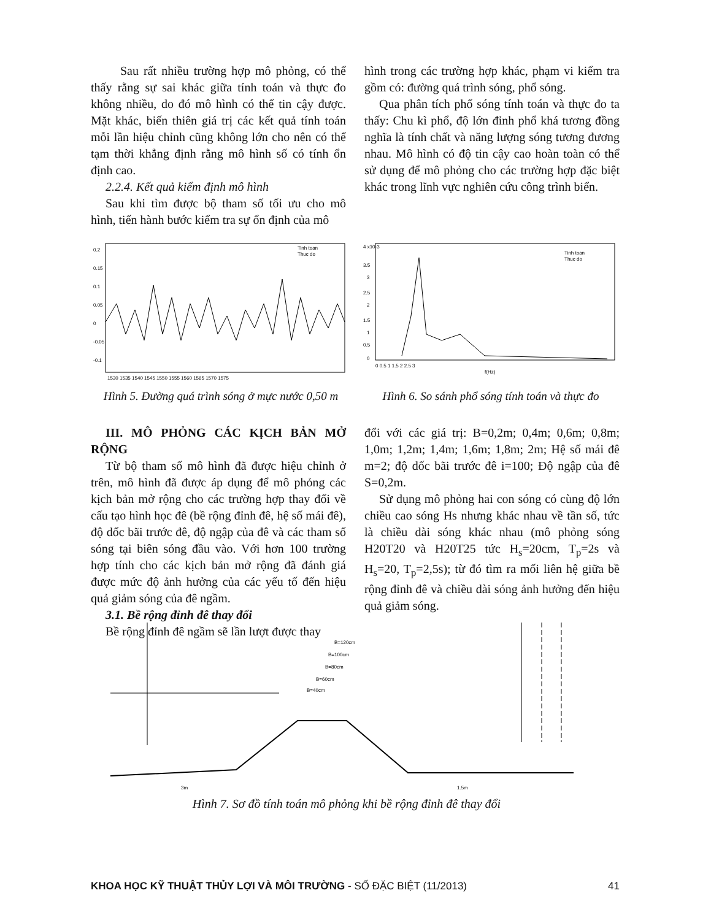Sau rất nhiều trường hợp mô phỏng, có thể thấy rằng sự sai khác giữa tính toán và thực đo không nhiều, do đó mô hình có thể tin cậy được. Mặt khác, biến thiên giá trị các kết quả tính toán mỗi lần hiệu chỉnh cũng không lớn cho nên có thể tạm thời khẳng định rằng mô hình số có tính ổn định cao.
2.2.4. Kết quả kiểm định mô hình
Sau khi tìm được bộ tham số tối ưu cho mô hình, tiến hành bước kiểm tra sự ổn định của mô
hình trong các trường hợp khác, phạm vi kiểm tra gồm có: đường quá trình sóng, phổ sóng.
Qua phân tích phổ sóng tính toán và thực đo ta thấy: Chu kì phổ, độ lớn đỉnh phổ khá tương đồng nghĩa là tính chất và năng lượng sóng tương đương nhau. Mô hình có độ tin cậy cao hoàn toàn có thể sử dụng để mô phỏng cho các trường hợp đặc biệt khác trong lĩnh vực nghiên cứu công trình biển.
0.2
0.15
0.1
0.05
0
-0.05
-0.1
1530 1535 1540 1545 1550 1555 1560 1565 1570 1575
Tinh toan
Thuc do
Hình 5. Đường quá trình sóng ở mực nước 0,50 m
4 x10-3
3.5
3
2.5
2
1.5
1
0.5
0
0 0.5 1 1.5 2 2.5 3
f(Hz)
Tinh toan
Thuc do
Hình 6. So sánh phổ sóng tính toán và thực đo
III. MÔ PHỎNG CÁC KỊCH BẢN MỞ RỘNG
Từ bộ tham số mô hình đã được hiệu chỉnh ở trên, mô hình đã được áp dụng để mô phỏng các kịch bản mở rộng cho các trường hợp thay đổi về cấu tạo hình học đê (bề rộng đỉnh đê, hệ số mái đê), độ dốc bãi trước đê, độ ngập của đê và các tham số sóng tại biên sóng đầu vào. Với hơn 100 trường hợp tính cho các kịch bản mở rộng đã đánh giá được mức độ ảnh hưởng của các yếu tố đến hiệu quả giảm sóng của đê ngầm.
3.1. Bề rộng đỉnh đê thay đổi
Bề rộng đỉnh đê ngầm sẽ lần lượt được thay
đổi với các giá trị: B=0,2m; 0,4m; 0,6m; 0,8m; 1,0m; 1,2m; 1,4m; 1,6m; 1,8m; 2m; Hệ số mái đê m=2; độ dốc bãi trước đê i=100; Độ ngập của đê S=0,2m.
Sử dụng mô phỏng hai con sóng có cùng độ lớn chiều cao sóng Hs nhưng khác nhau về tần số, tức là chiều dài sóng khác nhau (mô phỏng sóng H20T20 và H20T25 tức H<sub>s</sub>=20cm, T<sub>p</sub>=2s và H<sub>s</sub>=20, T<sub>p</sub>=2,5s); từ đó tìm ra mối liên hệ giữa bề rộng đỉnh đê và chiều dài sóng ảnh hưởng đến hiệu quả giảm sóng.
B=120cm
B=100cm
B=80cm
B=60cm
B=40cm
3m
1.5m
Hình 7. Sơ đồ tính toán mô phỏng khi bề rộng đỉnh đê thay đổi
KHOA HỌC KỸ THUẬT THỦY LỢI VÀ MÔI TRƯỜNG - SỐ ĐẶC BIỆT (11/2013) 41